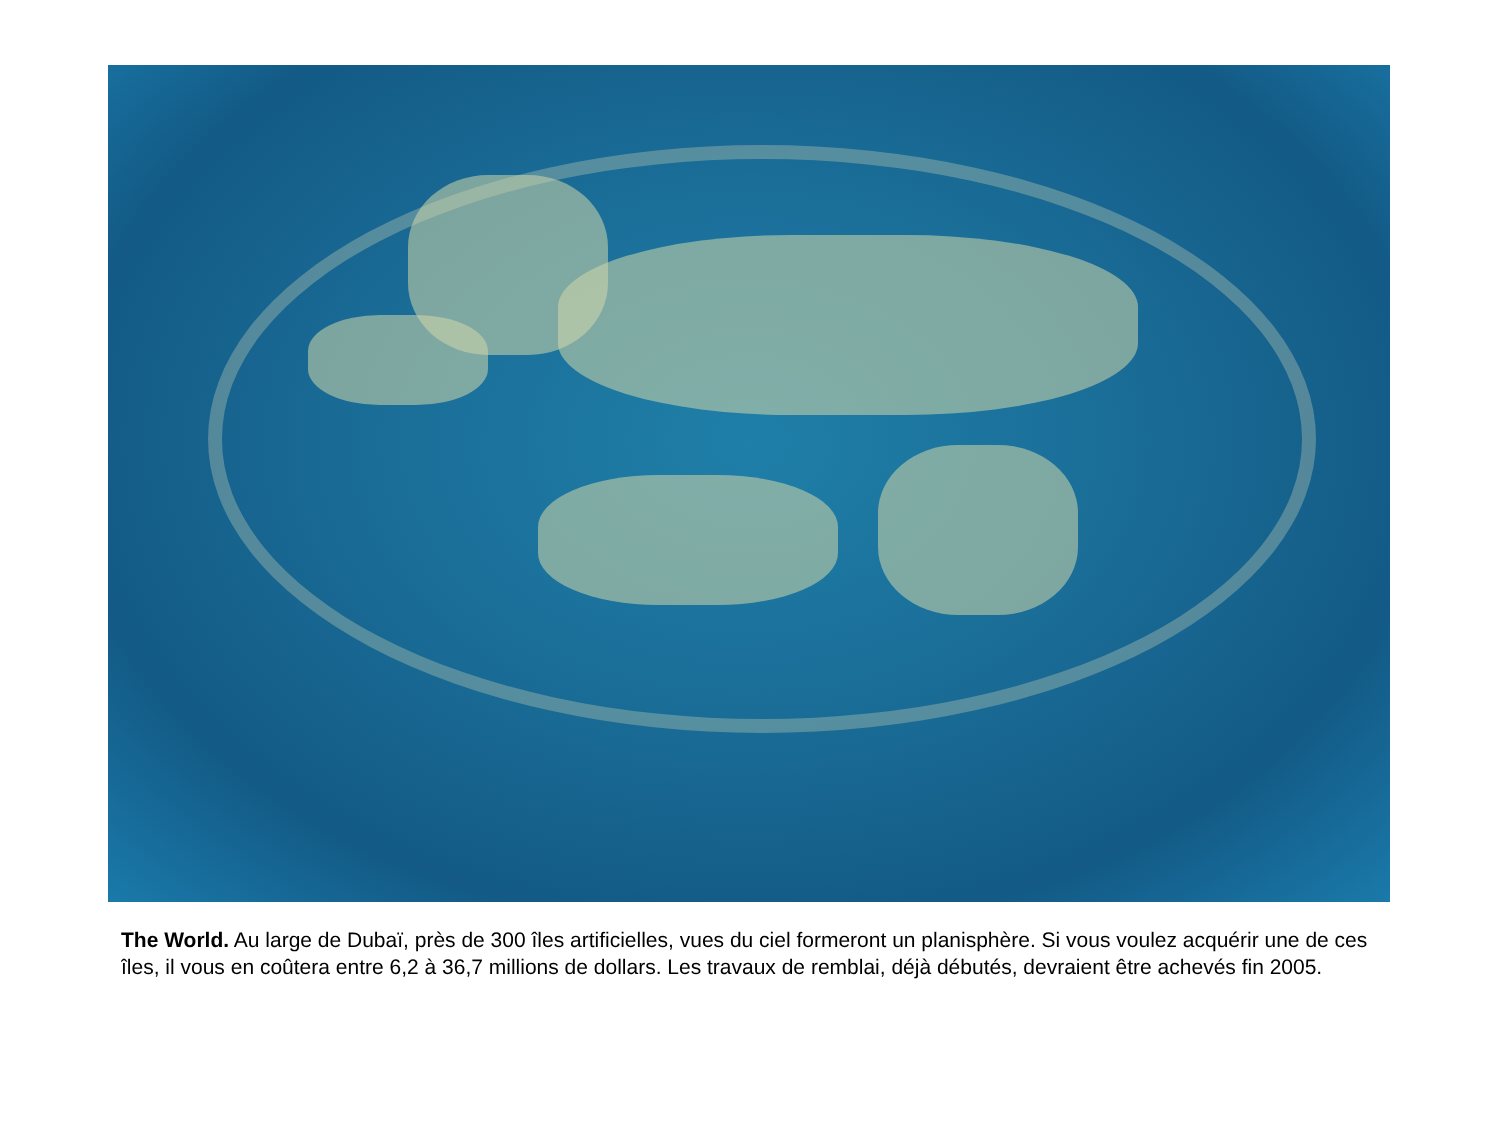The World. Au large de Dubaï, près de 300 îles artificielles, vues du ciel formeront un planisphère. Si vous voulez acquérir une de ces îles, il vous en coûtera entre 6,2 à 36,7 millions de dollars. Les travaux de remblai, déjà débutés, devraient être achevés fin 2005.